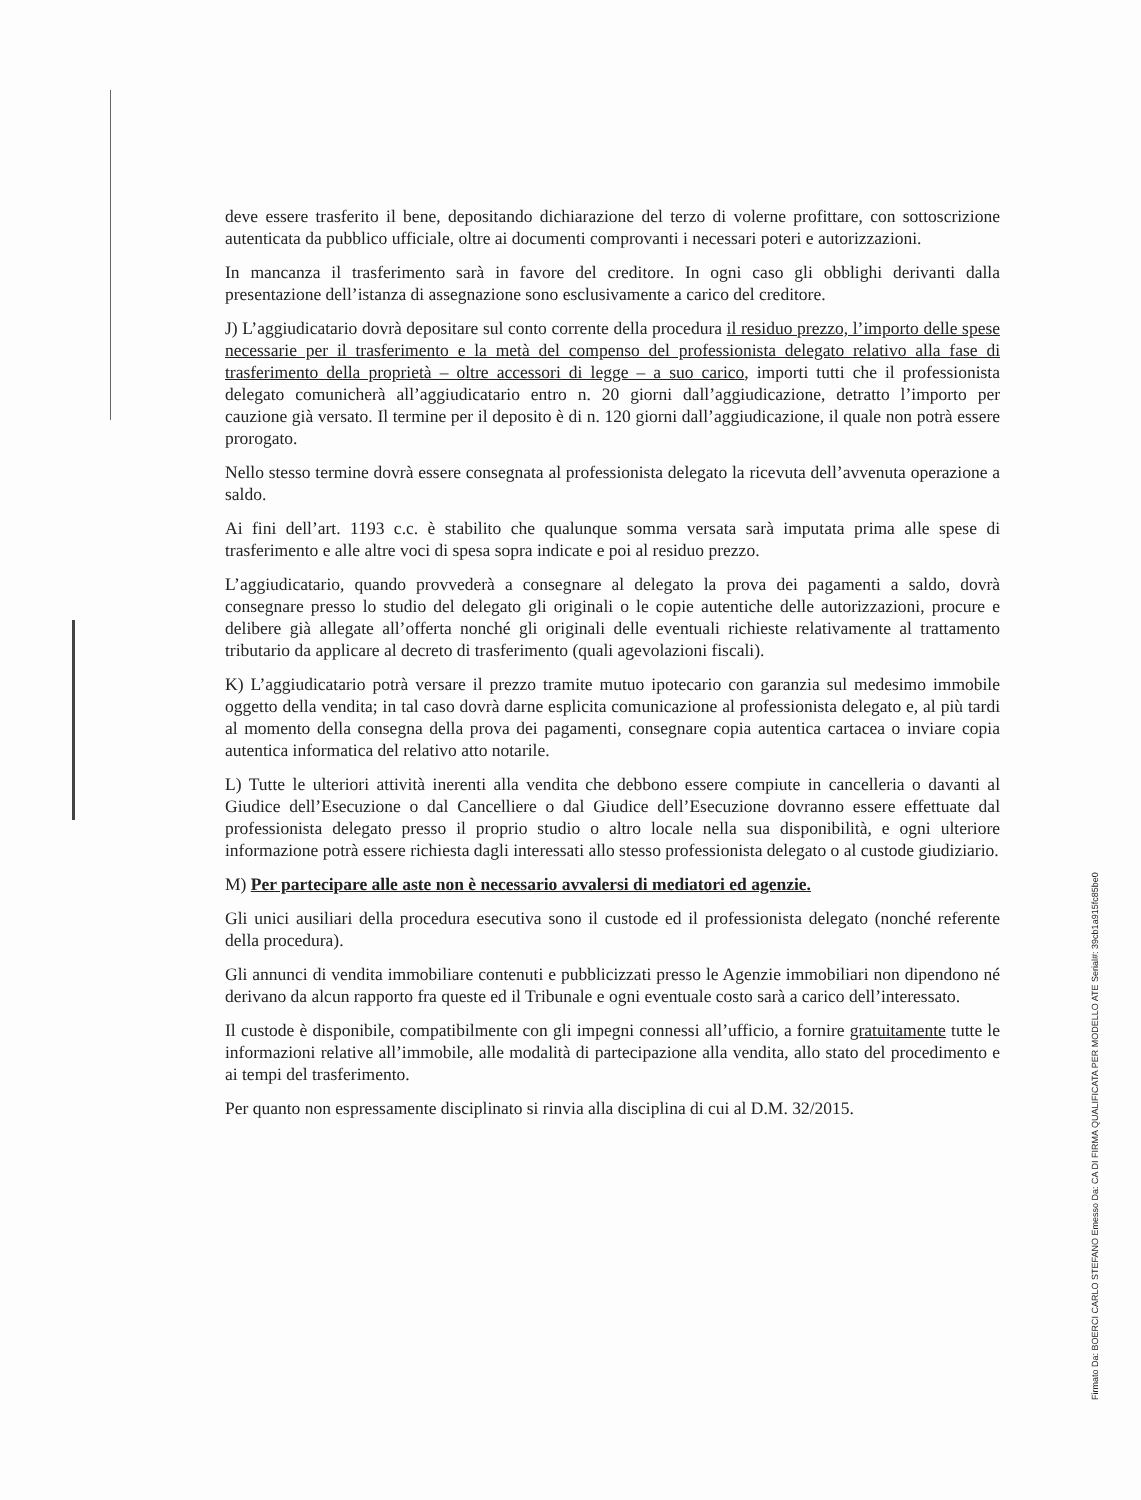deve essere trasferito il bene, depositando dichiarazione del terzo di volerne profittare, con sottoscrizione autenticata da pubblico ufficiale, oltre ai documenti comprovanti i necessari poteri e autorizzazioni.
In mancanza il trasferimento sarà in favore del creditore. In ogni caso gli obblighi derivanti dalla presentazione dell’istanza di assegnazione sono esclusivamente a carico del creditore.
J) L’aggiudicatario dovrà depositare sul conto corrente della procedura il residuo prezzo, l’importo delle spese necessarie per il trasferimento e la metà del compenso del professionista delegato relativo alla fase di trasferimento della proprietà – oltre accessori di legge – a suo carico, importi tutti che il professionista delegato comunicherà all’aggiudicatario entro n. 20 giorni dall’aggiudicazione, detratto l’importo per cauzione già versato. Il termine per il deposito è di n. 120 giorni dall’aggiudicazione, il quale non potrà essere prorogato.
Nello stesso termine dovrà essere consegnata al professionista delegato la ricevuta dell’avvenuta operazione a saldo.
Ai fini dell’art. 1193 c.c. è stabilito che qualunque somma versata sarà imputata prima alle spese di trasferimento e alle altre voci di spesa sopra indicate e poi al residuo prezzo.
L’aggiudicatario, quando provvederà a consegnare al delegato la prova dei pagamenti a saldo, dovrà consegnare presso lo studio del delegato gli originali o le copie autentiche delle autorizzazioni, procure e delibere già allegate all’offerta nonché gli originali delle eventuali richieste relativamente al trattamento tributario da applicare al decreto di trasferimento (quali agevolazioni fiscali).
K) L’aggiudicatario potrà versare il prezzo tramite mutuo ipotecario con garanzia sul medesimo immobile oggetto della vendita; in tal caso dovrà darne esplicita comunicazione al professionista delegato e, al più tardi al momento della consegna della prova dei pagamenti, consegnare copia autentica cartacea o inviare copia autentica informatica del relativo atto notarile.
L) Tutte le ulteriori attività inerenti alla vendita che debbono essere compiute in cancelleria o davanti al Giudice dell’Esecuzione o dal Cancelliere o dal Giudice dell’Esecuzione dovranno essere effettuate dal professionista delegato presso il proprio studio o altro locale nella sua disponibilità, e ogni ulteriore informazione potrà essere richiesta dagli interessati allo stesso professionista delegato o al custode giudiziario.
M) Per partecipare alle aste non è necessario avvalersi di mediatori ed agenzie.
Gli unici ausiliari della procedura esecutiva sono il custode ed il professionista delegato (nonché referente della procedura).
Gli annunci di vendita immobiliare contenuti e pubblicizzati presso le Agenzie immobiliari non dipendono né derivano da alcun rapporto fra queste ed il Tribunale e ogni eventuale costo sarà a carico dell’interessato.
Il custode è disponibile, compatibilmente con gli impegni connessi all’ufficio, a fornire gratuitamente tutte le informazioni relative all’immobile, alle modalità di partecipazione alla vendita, allo stato del procedimento e ai tempi del trasferimento.
Per quanto non espressamente disciplinato si rinvia alla disciplina di cui al D.M. 32/2015.
Firmato Da: BOERCI CARLO STEFANO Emesso Da: CA DI FIRMA QUALIFICATA PER MODELLO ATE Serial#: 39cb1a915fc85be0